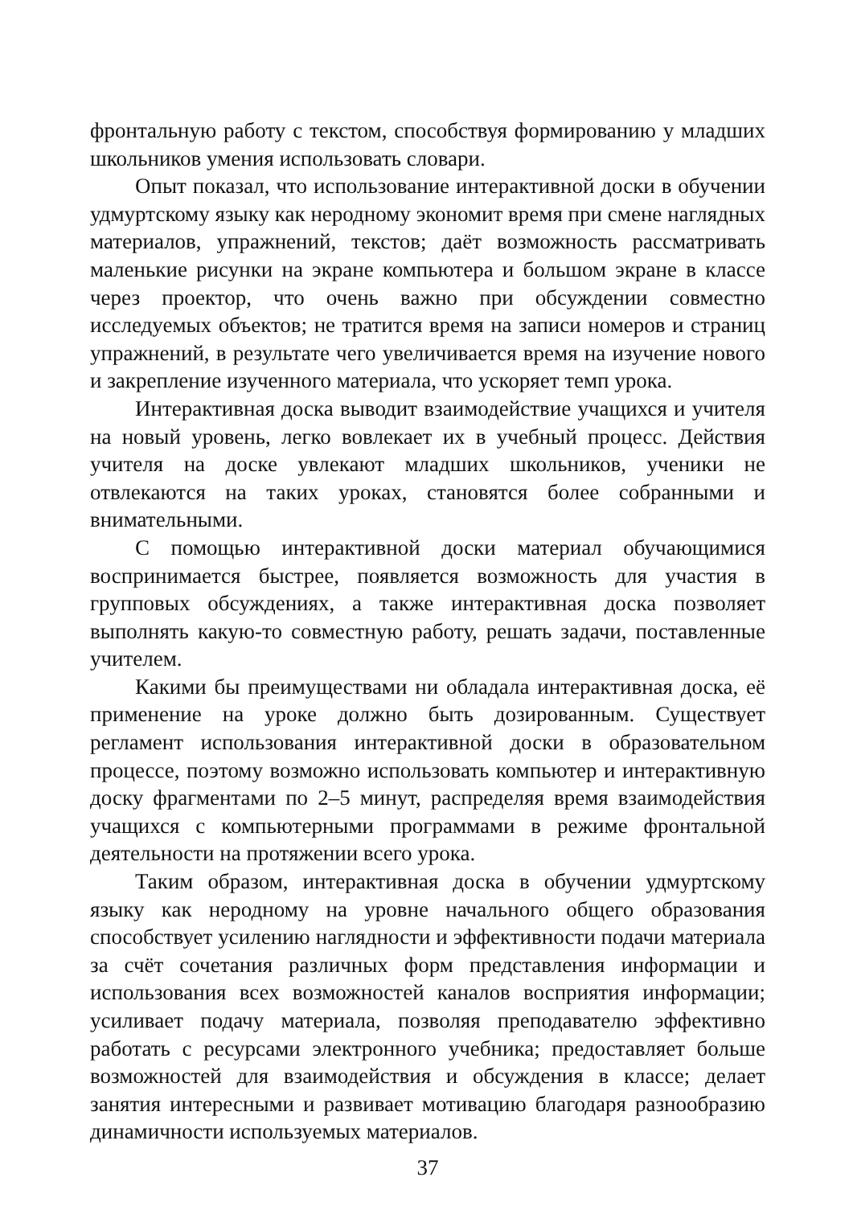фронтальную работу с текстом, способствуя формированию у младших школьников умения использовать словари.
Опыт показал, что использование интерактивной доски в обучении удмуртскому языку как неродному экономит время при смене наглядных материалов, упражнений, текстов; даёт возможность рассматривать маленькие рисунки на экране компьютера и большом экране в классе через проектор, что очень важно при обсуждении совместно исследуемых объектов; не тратится время на записи номеров и страниц упражнений, в результате чего увеличивается время на изучение нового и закрепление изученного материала, что ускоряет темп урока.
Интерактивная доска выводит взаимодействие учащихся и учителя на новый уровень, легко вовлекает их в учебный процесс. Действия учителя на доске увлекают младших школьников, ученики не отвлекаются на таких уроках, становятся более собранными и внимательными.
С помощью интерактивной доски материал обучающимися воспринимается быстрее, появляется возможность для участия в групповых обсуждениях, а также интерактивная доска позволяет выполнять какую-то совместную работу, решать задачи, поставленные учителем.
Какими бы преимуществами ни обладала интерактивная доска, её применение на уроке должно быть дозированным. Существует регламент использования интерактивной доски в образовательном процессе, поэтому возможно использовать компьютер и интерактивную доску фрагментами по 2–5 минут, распределяя время взаимодействия учащихся с компьютерными программами в режиме фронтальной деятельности на протяжении всего урока.
Таким образом, интерактивная доска в обучении удмуртскому языку как неродному на уровне начального общего образования способствует усилению наглядности и эффективности подачи материала за счёт сочетания различных форм представления информации и использования всех возможностей каналов восприятия информации; усиливает подачу материала, позволяя преподавателю эффективно работать с ресурсами электронного учебника; предоставляет больше возможностей для взаимодействия и обсуждения в классе; делает занятия интересными и развивает мотивацию благодаря разнообразию динамичности используемых материалов.
37